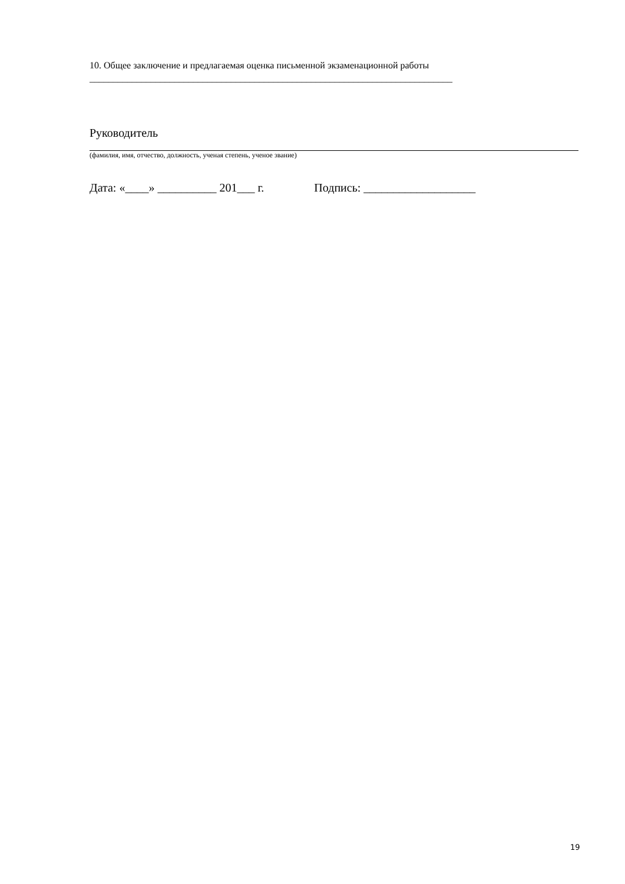10. Общее заключение и предлагаемая оценка письменной экзаменационной работы
_____________________________________________________________________________
Руководитель
(фамилия, имя, отчество, должность, ученая степень, ученое звание)
Дата: «____» __________ 201___ г. Подпись: ___________________
19